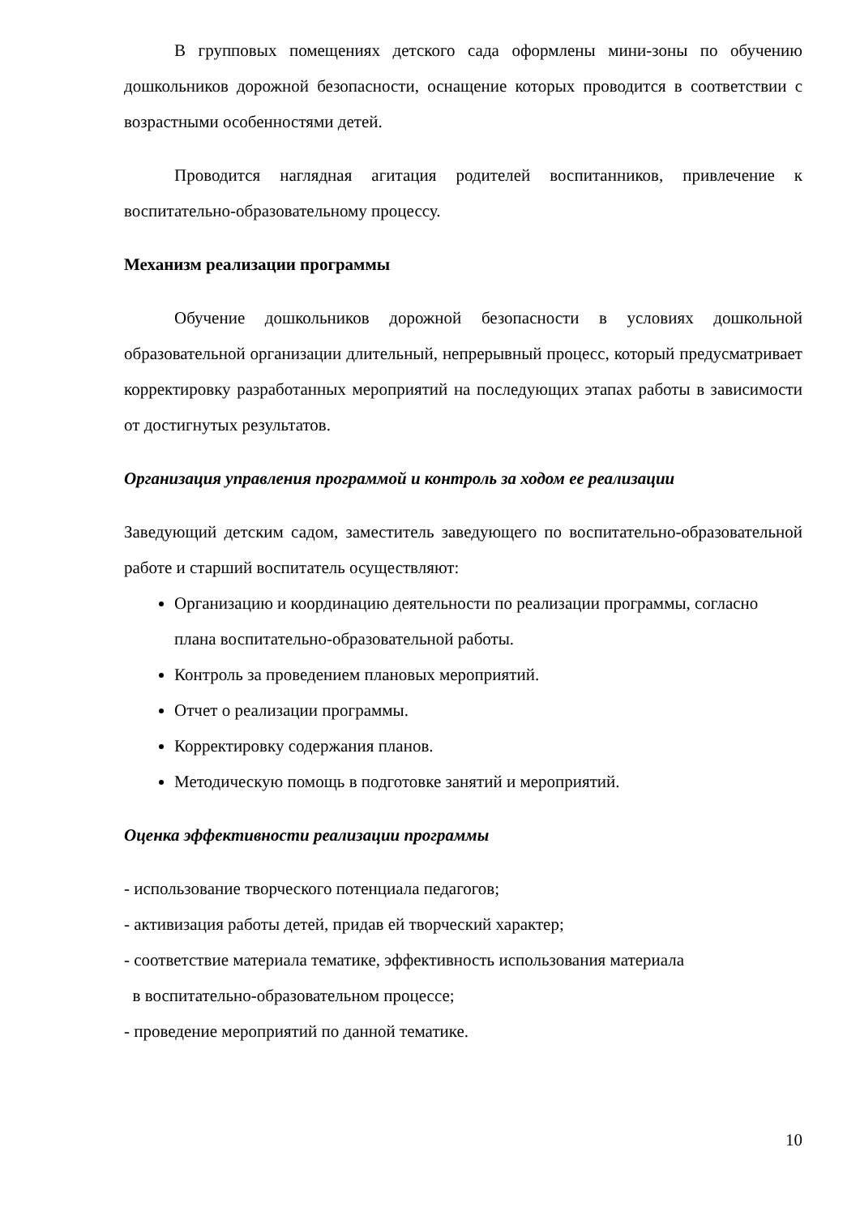В групповых помещениях детского сада оформлены мини-зоны по обучению дошкольников дорожной безопасности, оснащение которых проводится в соответствии с возрастными особенностями детей.
Проводится наглядная агитация родителей воспитанников, привлечение к воспитательно-образовательному процессу.
Механизм реализации программы
Обучение дошкольников дорожной безопасности в условиях дошкольной образовательной организации длительный, непрерывный процесс, который предусматривает корректировку разработанных мероприятий на последующих этапах работы в зависимости от достигнутых результатов.
Организация управления программой и контроль за ходом ее реализации
Заведующий детским садом, заместитель заведующего по воспитательно-образовательной работе и старший воспитатель осуществляют:
Организацию и координацию деятельности по реализации программы, согласно плана воспитательно-образовательной работы.
Контроль за проведением плановых мероприятий.
Отчет о реализации программы.
Корректировку содержания планов.
Методическую помощь в подготовке занятий и мероприятий.
Оценка эффективности реализации программы
- использование творческого потенциала педагогов;
- активизация работы детей, придав ей творческий характер;
- соответствие материала тематике, эффективность использования материала
в воспитательно-образовательном процессе;
- проведение мероприятий по данной тематике.
10